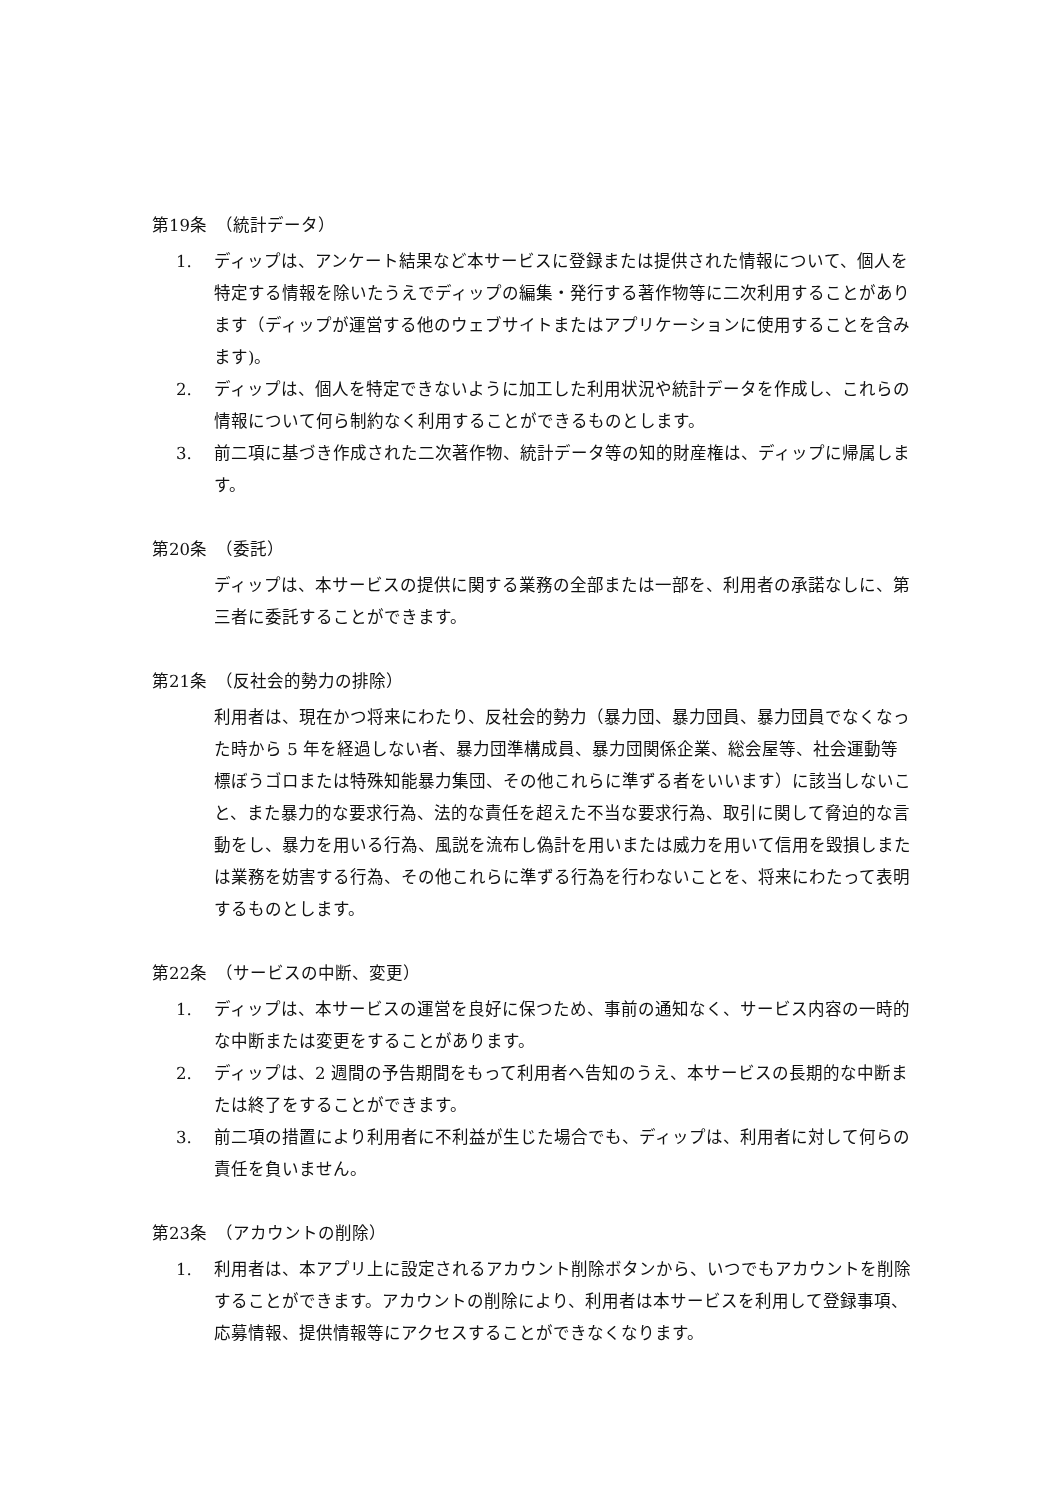第19条　（統計データ）
1. ディップは、アンケート結果など本サービスに登録または提供された情報について、個人を特定する情報を除いたうえでディップの編集・発行する著作物等に二次利用することがあります（ディップが運営する他のウェブサイトまたはアプリケーションに使用することを含みます)。
2. ディップは、個人を特定できないように加工した利用状況や統計データを作成し、これらの情報について何ら制約なく利用することができるものとします。
3. 前二項に基づき作成された二次著作物、統計データ等の知的財産権は、ディップに帰属します。
第20条　（委託）
ディップは、本サービスの提供に関する業務の全部または一部を、利用者の承諾なしに、第三者に委託することができます。
第21条　（反社会的勢力の排除）
利用者は、現在かつ将来にわたり、反社会的勢力（暴力団、暴力団員、暴力団員でなくなった時から 5 年を経過しない者、暴力団準構成員、暴力団関係企業、総会屋等、社会運動等標ぼうゴロまたは特殊知能暴力集団、その他これらに準ずる者をいいます）に該当しないこと、また暴力的な要求行為、法的な責任を超えた不当な要求行為、取引に関して脅迫的な言動をし、暴力を用いる行為、風説を流布し偽計を用いまたは威力を用いて信用を毀損しまたは業務を妨害する行為、その他これらに準ずる行為を行わないことを、将来にわたって表明するものとします。
第22条　（サービスの中断、変更）
1. ディップは、本サービスの運営を良好に保つため、事前の通知なく、サービス内容の一時的な中断または変更をすることがあります。
2. ディップは、2 週間の予告期間をもって利用者へ告知のうえ、本サービスの長期的な中断または終了をすることができます。
3. 前二項の措置により利用者に不利益が生じた場合でも、ディップは、利用者に対して何らの責任を負いません。
第23条　（アカウントの削除）
1. 利用者は、本アプリ上に設定されるアカウント削除ボタンから、いつでもアカウントを削除することができます。アカウントの削除により、利用者は本サービスを利用して登録事項、応募情報、提供情報等にアクセスすることができなくなります。